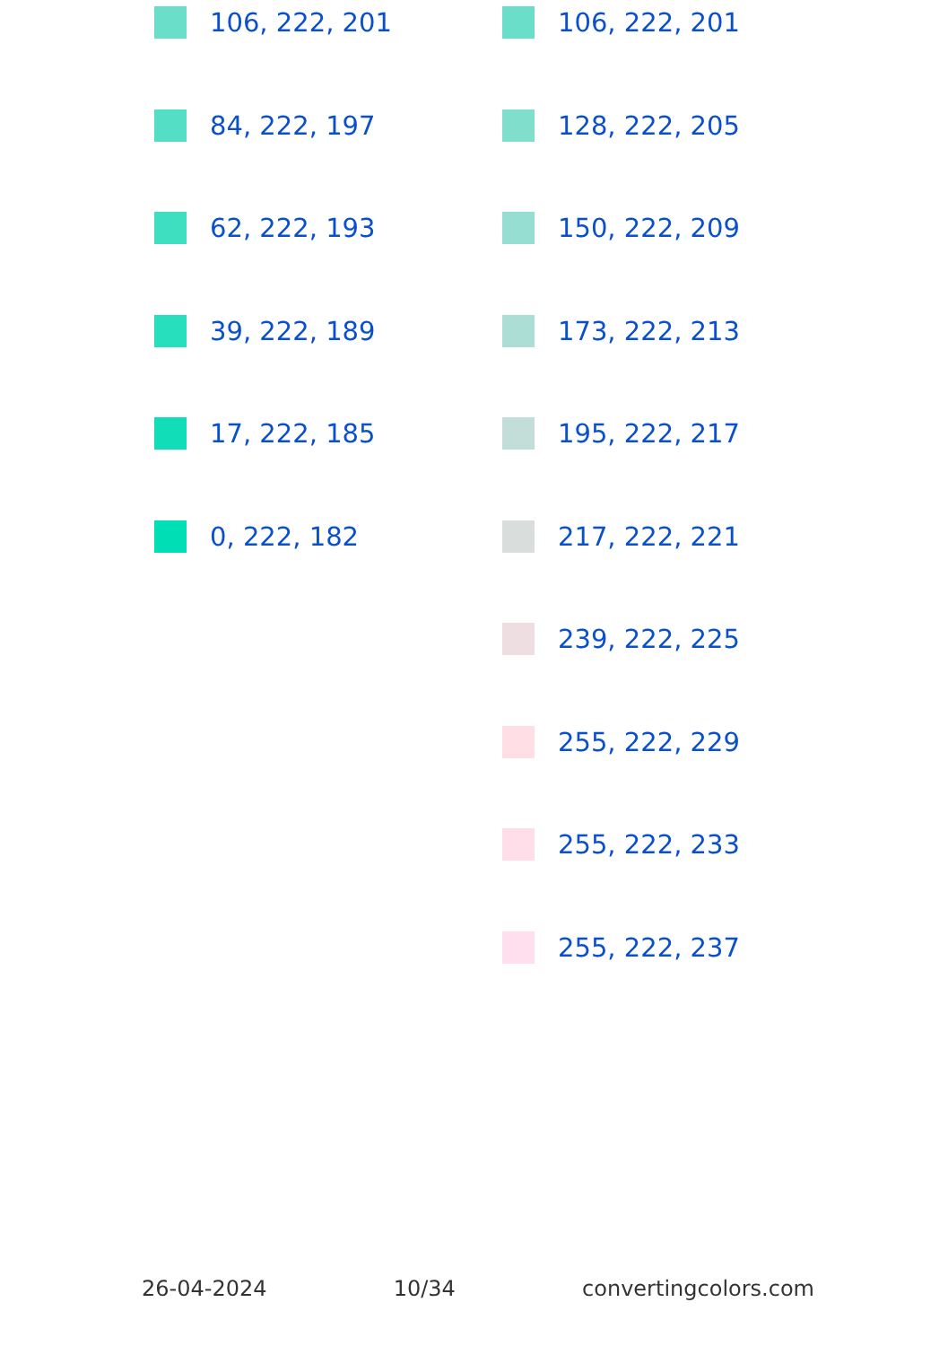106, 222, 201
84, 222, 197
62, 222, 193
39, 222, 189
17, 222, 185
0, 222, 182
106, 222, 201
128, 222, 205
150, 222, 209
173, 222, 213
195, 222, 217
217, 222, 221
239, 222, 225
255, 222, 229
255, 222, 233
255, 222, 237
26-04-2024 10/34 convertingcolors.com